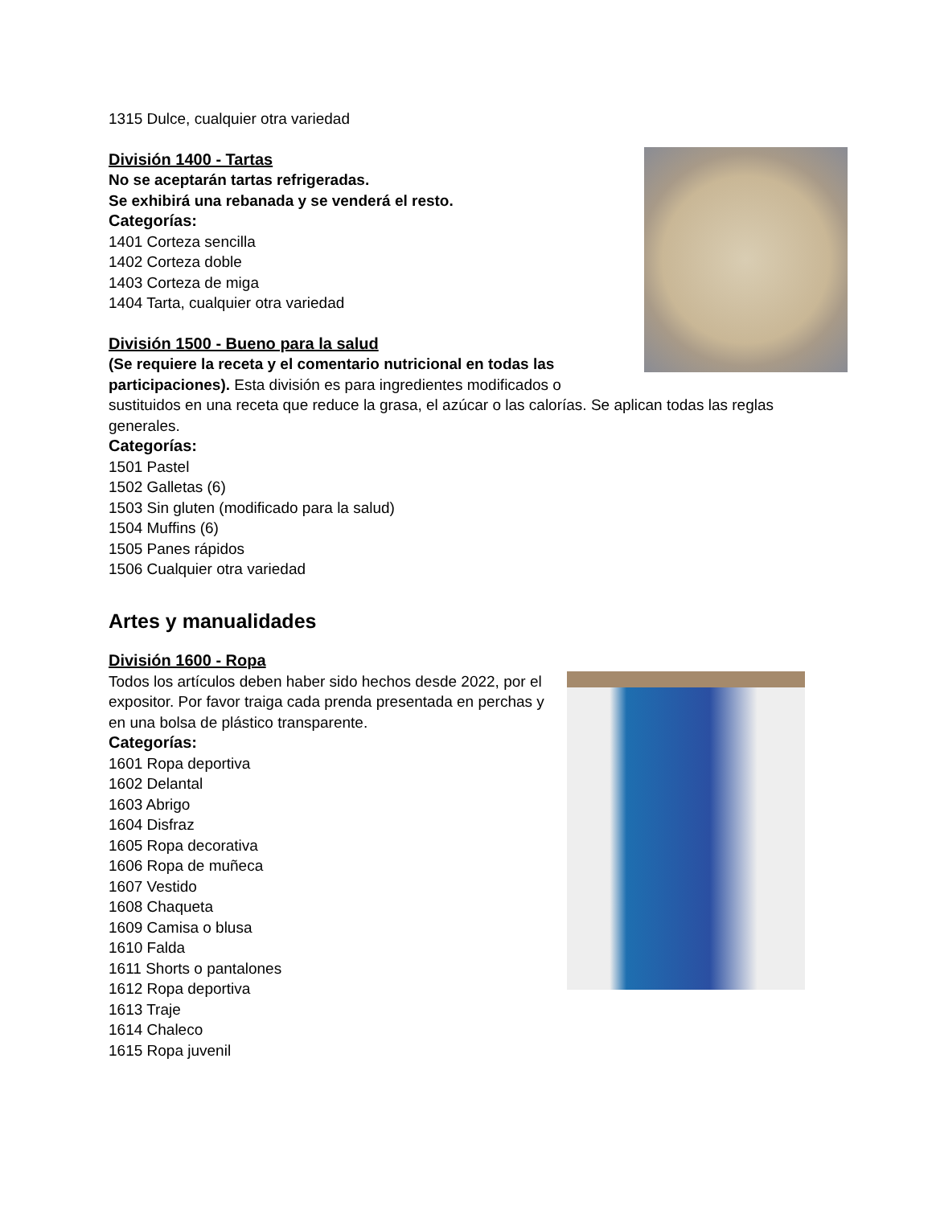1315 Dulce, cualquier otra variedad
División 1400 - Tartas
No se aceptarán tartas refrigeradas.
Se exhibirá una rebanada y se venderá el resto.
Categorías:
1401 Corteza sencilla
1402 Corteza doble
1403 Corteza de miga
1404 Tarta, cualquier otra variedad
División 1500 - Bueno para la salud
(Se requiere la receta y el comentario nutricional en todas las participaciones). Esta división es para ingredientes modificados o sustituidos en una receta que reduce la grasa, el azúcar o las calorías. Se aplican todas las reglas generales.
Categorías:
1501 Pastel
1502 Galletas (6)
1503 Sin gluten (modificado para la salud)
1504 Muffins (6)
1505 Panes rápidos
1506 Cualquier otra variedad
Artes y manualidades
División 1600 - Ropa
Todos los artículos deben haber sido hechos desde 2022, por el expositor. Por favor traiga cada prenda presentada en perchas y en una bolsa de plástico transparente.
Categorías:
1601 Ropa deportiva
1602 Delantal
1603 Abrigo
1604 Disfraz
1605 Ropa decorativa
1606 Ropa de muñeca
1607 Vestido
1608 Chaqueta
1609 Camisa o blusa
1610 Falda
1611 Shorts o pantalones
1612 Ropa deportiva
1613 Traje
1614 Chaleco
1615 Ropa juvenil